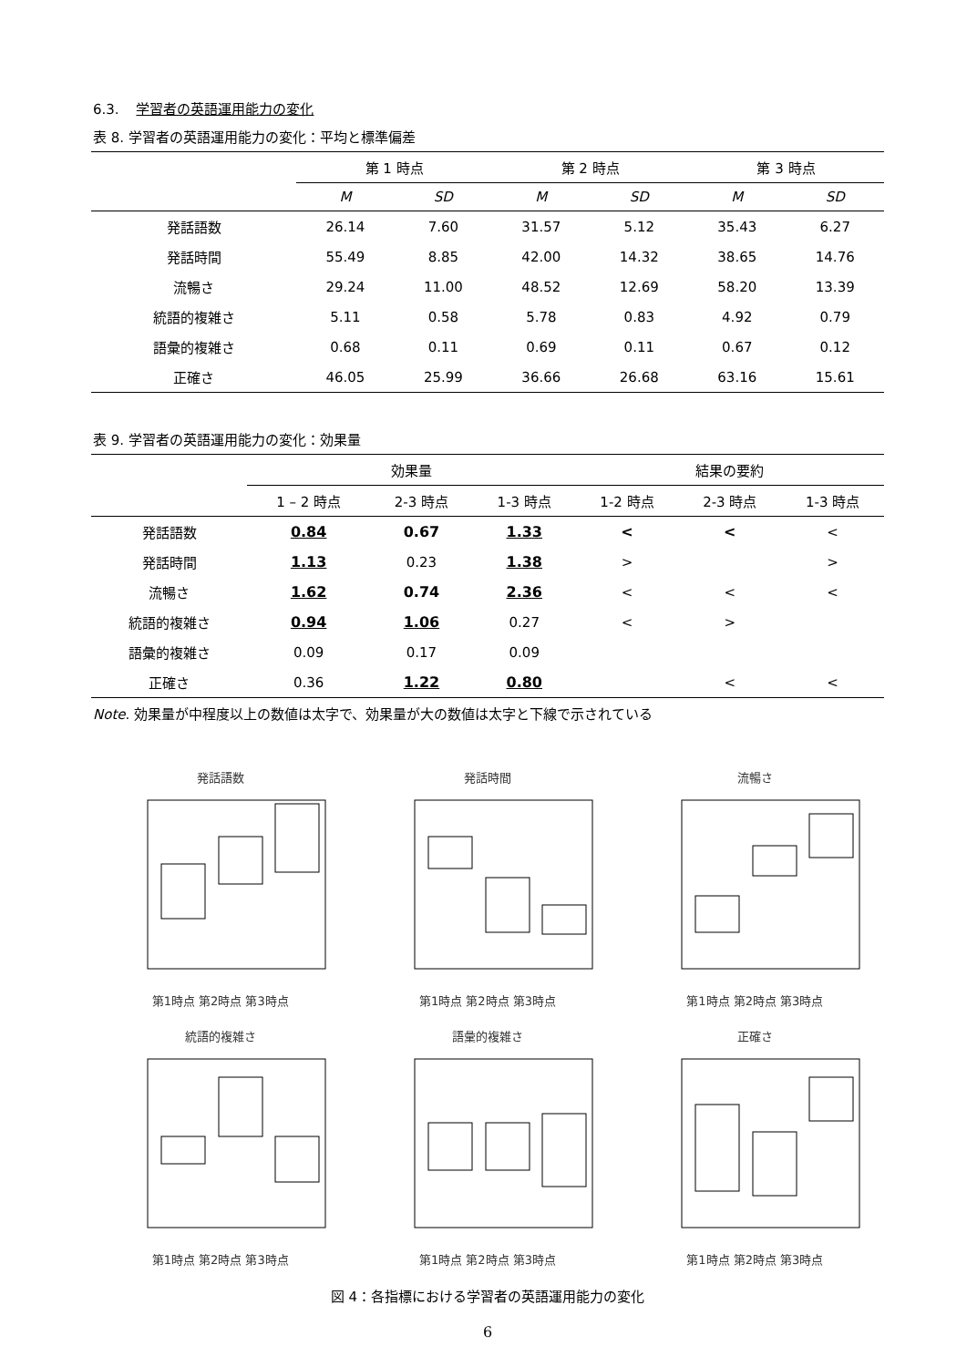6.3. 学習者の英語運用能力の変化
表 8. 学習者の英語運用能力の変化：平均と標準偏差
| | 第 1 時点 | | 第 2 時点 | | 第 3 時点 | |
| --- | --- | --- | --- | --- | --- | --- |
| | M | SD | M | SD | M | SD |
| 発話語数 | 26.14 | 7.60 | 31.57 | 5.12 | 35.43 | 6.27 |
| 発話時間 | 55.49 | 8.85 | 42.00 | 14.32 | 38.65 | 14.76 |
| 流暢さ | 29.24 | 11.00 | 48.52 | 12.69 | 58.20 | 13.39 |
| 統語的複雑さ | 5.11 | 0.58 | 5.78 | 0.83 | 4.92 | 0.79 |
| 語彙的複雑さ | 0.68 | 0.11 | 0.69 | 0.11 | 0.67 | 0.12 |
| 正確さ | 46.05 | 25.99 | 36.66 | 26.68 | 63.16 | 15.61 |
表 9. 学習者の英語運用能力の変化：効果量
| | 効果量 | | | 結果の要約 | | |
| --- | --- | --- | --- | --- | --- | --- |
| | 1 – 2 時点 | 2-3 時点 | 1-3 時点 | 1-2 時点 | 2-3 時点 | 1-3 時点 |
| 発話語数 | 0.84 | 0.67 | 1.33 | < | < | < |
| 発話時間 | 1.13 | 0.23 | 1.38 | > | | > |
| 流暢さ | 1.62 | 0.74 | 2.36 | < | < | < |
| 統語的複雑さ | 0.94 | 1.06 | 0.27 | < | > | |
| 語彙的複雑さ | 0.09 | 0.17 | 0.09 | | | |
| 正確さ | 0.36 | 1.22 | 0.80 | | < | < |
Note. 効果量が中程度以上の数値は太字で、効果量が大の数値は太字と下線で示されている
発話語数第1時点 第2時点 第3時点
発話時間第1時点 第2時点 第3時点
流暢さ第1時点 第2時点 第3時点
統語的複雑さ第1時点 第2時点 第3時点
語彙的複雑さ第1時点 第2時点 第3時点
正確さ第1時点 第2時点 第3時点
図 4：各指標における学習者の英語運用能力の変化
6